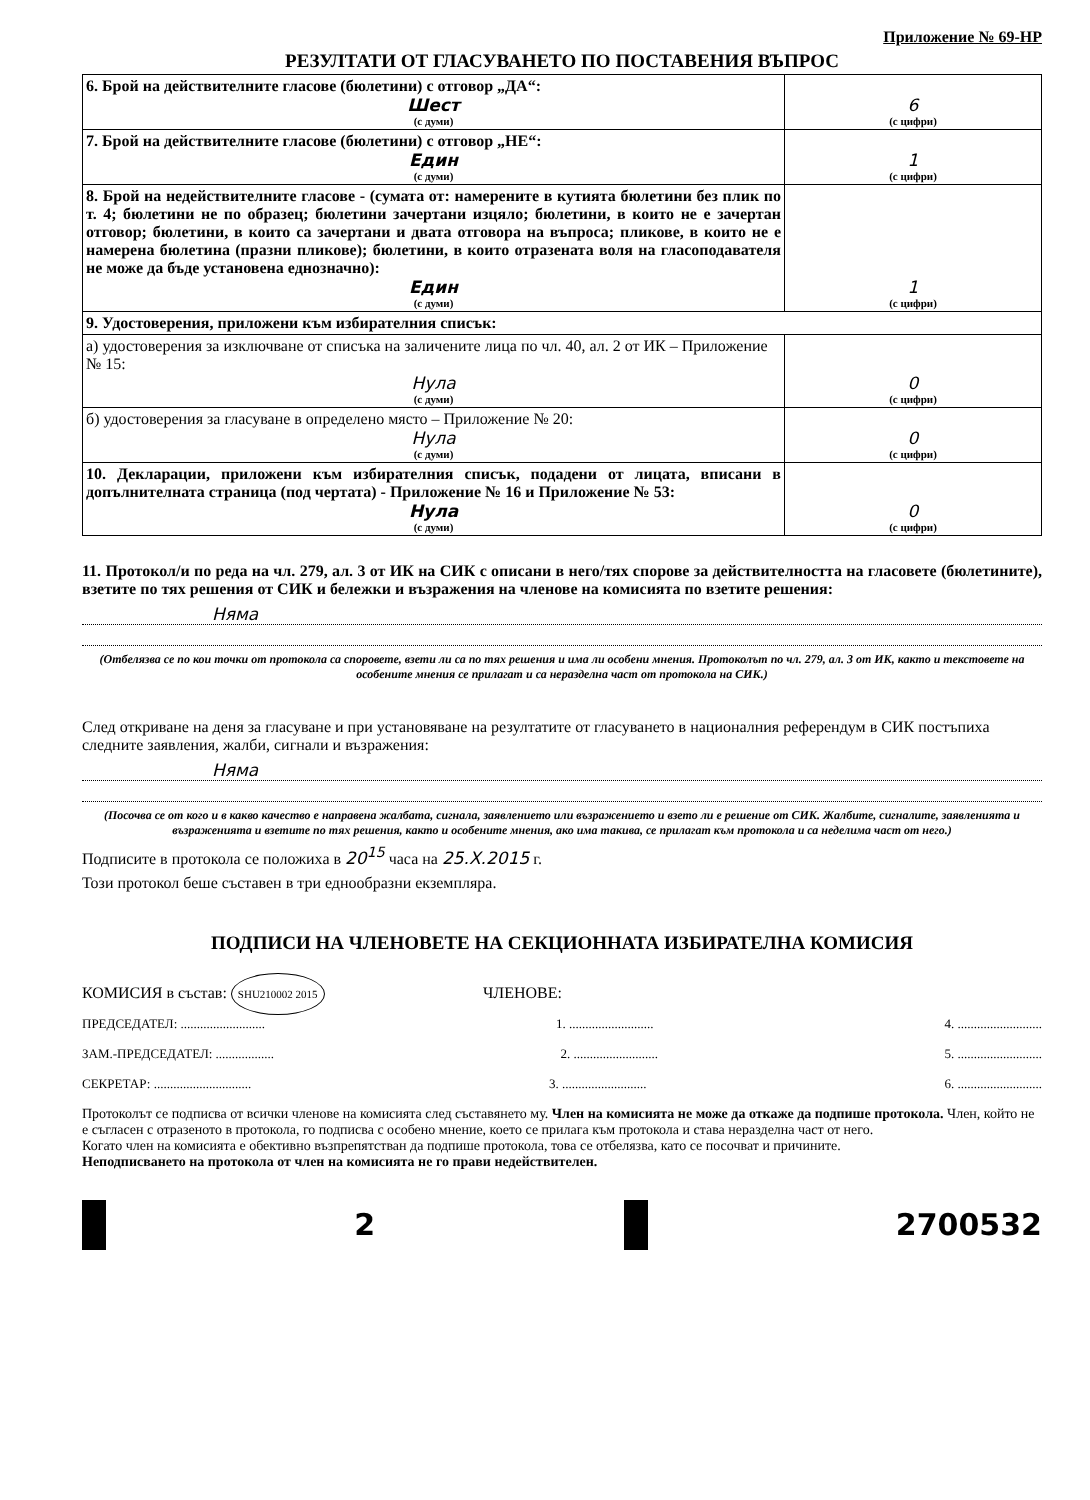Приложение № 69-НР
РЕЗУЛТАТИ ОТ ГЛАСУВАНЕТО ПО ПОСТАВЕНИЯ ВЪПРОС
| 6. Брой на действителните гласове (бюлетини) с отговор „ДА“: Шест (с думи) | 6 (с цифри) |
| 7. Брой на действителните гласове (бюлетини) с отговор „НЕ“: Един (с думи) | 1 (с цифри) |
| 8. Брой на недействителните гласове - (сумата от: намерените в кутията бюлетини без плик по т. 4; бюлетини не по образец; бюлетини зачертани изцяло; бюлетини, в които не е зачертан отговор; бюлетини, в които са зачертани и двата отговора на въпроса; пликове, в които не е намерена бюлетина (празни пликове); бюлетини, в които отразената воля на гласоподавателя не може да бъде установена еднозначно): Един (с думи) | 1 (с цифри) |
| 9. Удостоверения, приложени към избирателния списък: | |
| а) удостоверения за изключване от списъка на заличените лица по чл. 40, ал. 2 от ИК – Приложение № 15: Нула (с думи) | 0 (с цифри) |
| б) удостоверения за гласуване в определено място – Приложение № 20: Нула (с думи) | 0 (с цифри) |
| 10. Декларации, приложени към избирателния списък, подадени от лицата, вписани в допълнителната страница (под чертата) - Приложение № 16 и Приложение № 53: Нула (с думи) | 0 (с цифри) |
11. Протокол/и по реда на чл. 279, ал. 3 от ИК на СИК с описани в него/тях спорове за действителността на гласовете (бюлетините), взетите по тях решения от СИК и бележки и възражения на членове на комисията по взетите решения:
Няма
(Отбелязва се по кои точки от протокола са споровете, взети ли са по тях решения и има ли особени мнения. Протоколът по чл. 279, ал. 3 от ИК, както и текстовете на особените мнения се прилагат и са неразделна част от протокола на СИК.)
След откриване на деня за гласуване и при установяване на резултатите от гласуването в националния референдум в СИК постъпиха следните заявления, жалби, сигнали и възражения:
Няма
(Посочва се от кого и в какво качество е направена жалбата, сигнала, заявлението или възражението и взето ли е решение от СИК. Жалбите, сигналите, заявленията и възраженията и взетите по тях решения, както и особените мнения, ако има такива, се прилагат към протокола и са неделима част от него.)
Подписите в протокола се положиха в 20<sup>15</sup> часа на 25.X.2015 г.
Този протокол беше съставен в три еднообразни екземпляра.
ПОДПИСИ НА ЧЛЕНОВЕТЕ НА СЕКЦИОННАТА ИЗБИРАТЕЛНА КОМИСИЯ
КОМИСИЯ в състав: SHU210002 2015 ЧЛЕНОВЕ:
ПРЕДСЕДАТЕЛ: .......................... 1. .......................... 4. ..........................
ЗАМ.-ПРЕДСЕДАТЕЛ: .................. 2. .......................... 5. ..........................
СЕКРЕТАР: .............................. 3. .......................... 6. ..........................
Протоколът се подписва от всички членове на комисията след съставянето му. Член на комисията не може да откаже да подпише протокола. Член, който не е съгласен с отразеното в протокола, го подписва с особено мнение, което се прилага към протокола и става неразделна част от него.
Когато член на комисията е обективно възпрепятстван да подпише протокола, това се отбелязва, като се посочват и причините.
Неподписването на протокола от член на комисията не го прави недействителен.
2 2700532